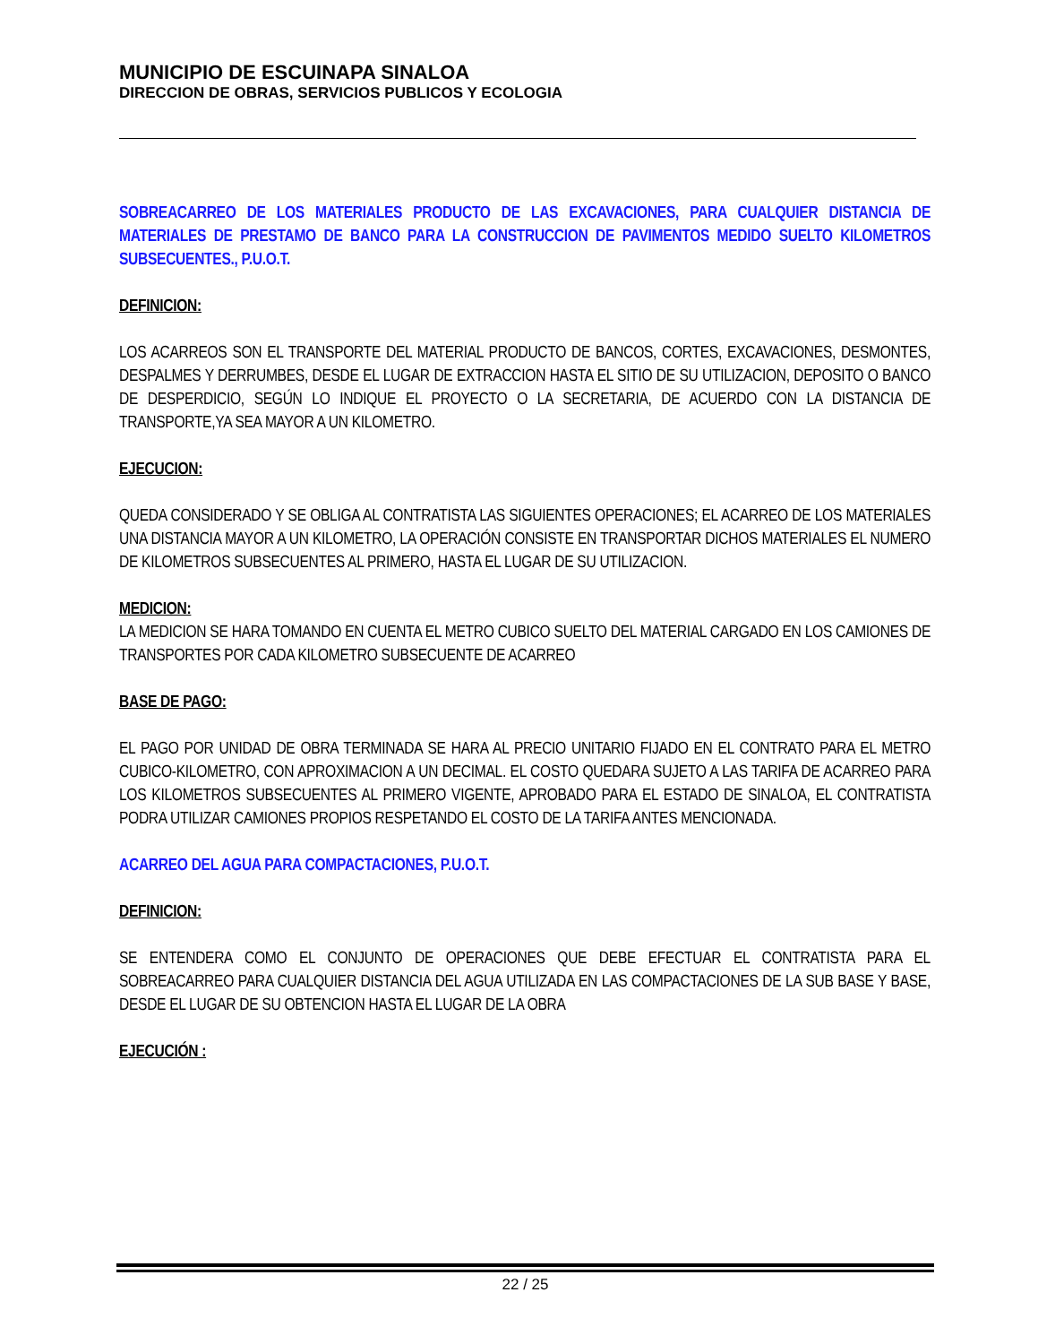MUNICIPIO DE ESCUINAPA SINALOA
DIRECCION DE OBRAS, SERVICIOS PUBLICOS Y ECOLOGIA
SOBREACARREO DE LOS MATERIALES PRODUCTO DE LAS EXCAVACIONES, PARA CUALQUIER DISTANCIA DE MATERIALES DE PRESTAMO DE BANCO PARA LA CONSTRUCCION DE PAVIMENTOS MEDIDO SUELTO KILOMETROS SUBSECUENTES., P.U.O.T.
DEFINICION:
LOS ACARREOS SON EL TRANSPORTE DEL MATERIAL PRODUCTO DE BANCOS, CORTES, EXCAVACIONES, DESMONTES, DESPALMES Y DERRUMBES, DESDE EL LUGAR DE EXTRACCION HASTA EL SITIO DE SU UTILIZACION, DEPOSITO O BANCO DE DESPERDICIO, SEGÚN LO INDIQUE EL PROYECTO O LA SECRETARIA, DE ACUERDO CON LA DISTANCIA DE TRANSPORTE,YA SEA MAYOR A UN KILOMETRO.
EJECUCION:
QUEDA CONSIDERADO Y SE OBLIGA AL CONTRATISTA LAS SIGUIENTES OPERACIONES; EL ACARREO DE LOS MATERIALES UNA DISTANCIA MAYOR A UN KILOMETRO, LA OPERACIÓN CONSISTE EN TRANSPORTAR DICHOS MATERIALES EL NUMERO DE KILOMETROS SUBSECUENTES AL PRIMERO, HASTA EL LUGAR DE SU UTILIZACION.
MEDICION:
LA MEDICION SE HARA TOMANDO EN CUENTA EL METRO CUBICO SUELTO DEL MATERIAL CARGADO EN LOS CAMIONES DE TRANSPORTES POR CADA KILOMETRO SUBSECUENTE DE ACARREO
BASE DE PAGO:
EL PAGO POR UNIDAD DE OBRA TERMINADA SE HARA AL PRECIO UNITARIO FIJADO EN EL CONTRATO PARA EL METRO CUBICO-KILOMETRO, CON APROXIMACION A UN DECIMAL. EL COSTO QUEDARA SUJETO A LAS TARIFA DE ACARREO PARA LOS KILOMETROS SUBSECUENTES AL PRIMERO VIGENTE, APROBADO PARA EL ESTADO DE SINALOA, EL CONTRATISTA PODRA UTILIZAR CAMIONES PROPIOS RESPETANDO EL COSTO DE LA TARIFA ANTES MENCIONADA.
ACARREO DEL AGUA PARA COMPACTACIONES, P.U.O.T.
DEFINICION:
SE ENTENDERA COMO EL CONJUNTO DE OPERACIONES QUE DEBE EFECTUAR EL CONTRATISTA PARA EL SOBREACARREO PARA CUALQUIER DISTANCIA DEL AGUA UTILIZADA EN LAS COMPACTACIONES DE LA SUB BASE Y BASE, DESDE EL LUGAR DE SU OBTENCION HASTA EL LUGAR DE LA OBRA
EJECUCIÓN :
22 / 25